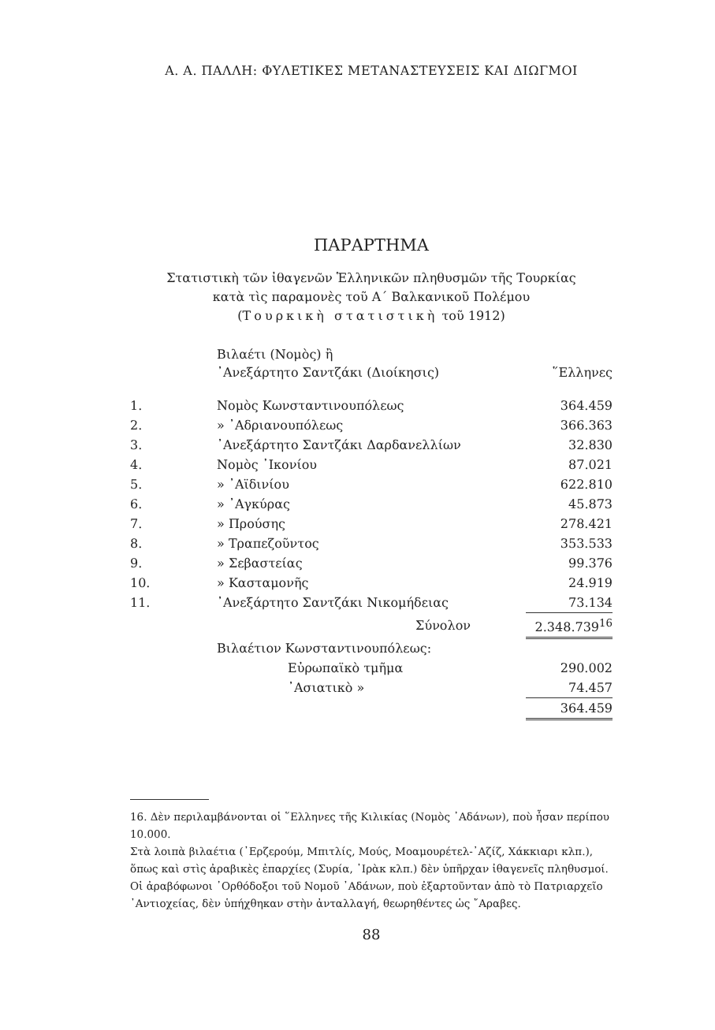Α. Α. ΠΑΛΛΗ: ΦΥΛΕΤΙΚΕΣ ΜΕΤΑΝΑΣΤΕΥΣΕΙΣ ΚΑΙ ΔΙΩΓΜΟΙ
ΠΑΡΑΡΤΗΜΑ
Στατιστικὴ τῶν ἰθαγενῶν Ἑλληνικῶν πληθυσμῶν τῆς Τουρκίας
κατὰ τὶς παραμονὲς τοῦ Α΄ Βαλκανικοῦ Πολέμου
(Τουρκικὴ στατιστικὴ τοῦ 1912)
| | Βιλαέτι (Νομὸς) ἢ ᾿Ανεξάρτητο Σαντζάκι (Διοίκησις) | ῞Ελληνες |
| 1. | Νομὸς Κωνσταντινουπόλεως | 364.459 |
| 2. | » ᾿Αδριανουπόλεως | 366.363 |
| 3. | ᾿Ανεξάρτητο Σαντζάκι Δαρδανελλίων | 32.830 |
| 4. | Νομὸς ᾿Ικονίου | 87.021 |
| 5. | » ᾿Αϊδινίου | 622.810 |
| 6. | » ᾿Αγκύρας | 45.873 |
| 7. | » Προύσης | 278.421 |
| 8. | » Τραπεζοῦντος | 353.533 |
| 9. | » Σεβαστείας | 99.376 |
| 10. | » Κασταμονῆς | 24.919 |
| 11. | ᾿Ανεξάρτητο Σαντζάκι Νικομήδειας | 73.134 |
| | Σύνολον | 2.348.739<sup>16</sup> |
| | Βιλαέτιον Κωνσταντινουπόλεως: | |
| | Εὐρωπαϊκὸ τμῆμα | 290.002 |
| | ᾿Ασιατικὸ » | 74.457 |
| | | 364.459 |
16. Δὲν περιλαμβάνονται οἱ ῞Ελληνες τῆς Κιλικίας (Νομὸς ᾿Αδάνων), ποὺ ἦσαν περίπου 10.000.
Στὰ λοιπὰ βιλαέτια (᾿Ερζερούμ, Μπιτλίς, Μούς, Μοαμουρέτελ-᾿Αζίζ, Χάκκιαρι κλπ.), ὅπως καὶ στὶς ἀραβικὲς ἐπαρχίες (Συρία, ᾿Ιρὰκ κλπ.) δὲν ὑπῆρχαν ἰθαγενεῖς πληθυσμοί.
Οἱ ἀραβόφωνοι ᾿Ορθόδοξοι τοῦ Νομοῦ ᾿Αδάνων, ποὺ ἐξαρτοῦνταν ἀπὸ τὸ Πατριαρχεῖο ᾿Αντιοχείας, δὲν ὑπήχθηκαν στὴν ἀνταλλαγή, θεωρηθέντες ὡς ῎Αραβες.
88